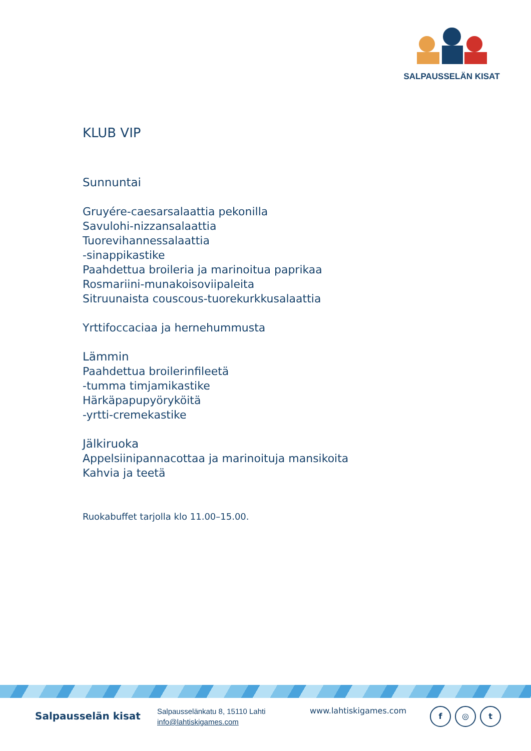SALPAUSSELÄN KISAT
KLUB VIP
Sunnuntai
Gruyére-caesarsalaattia pekonilla
Savulohi-nizzansalaattia
Tuorevihannessalaattia
-sinappikastike
Paahdettua broileria ja marinoitua paprikaa
Rosmariini-munakoisoviipaleita
Sitruunaista couscous-tuorekurkkusalaattia
Yrttifoccaciaa ja hernehummusta
Lämmin
Paahdettua broilerinfileetä
-tumma timjamikastike
Härkäpapupyöryköitä
-yrtti-cremekastike
Jälkiruoka
Appelsiinipannacottaa ja marinoituja mansikoita
Kahvia ja teetä
Ruokabuffet tarjolla klo 11.00–15.00.
Salpausselän kisat
Salpausselänkatu 8, 15110 Lahti
info@lahtiskigames.com
www.lahtiskigames.com
f ◎ t